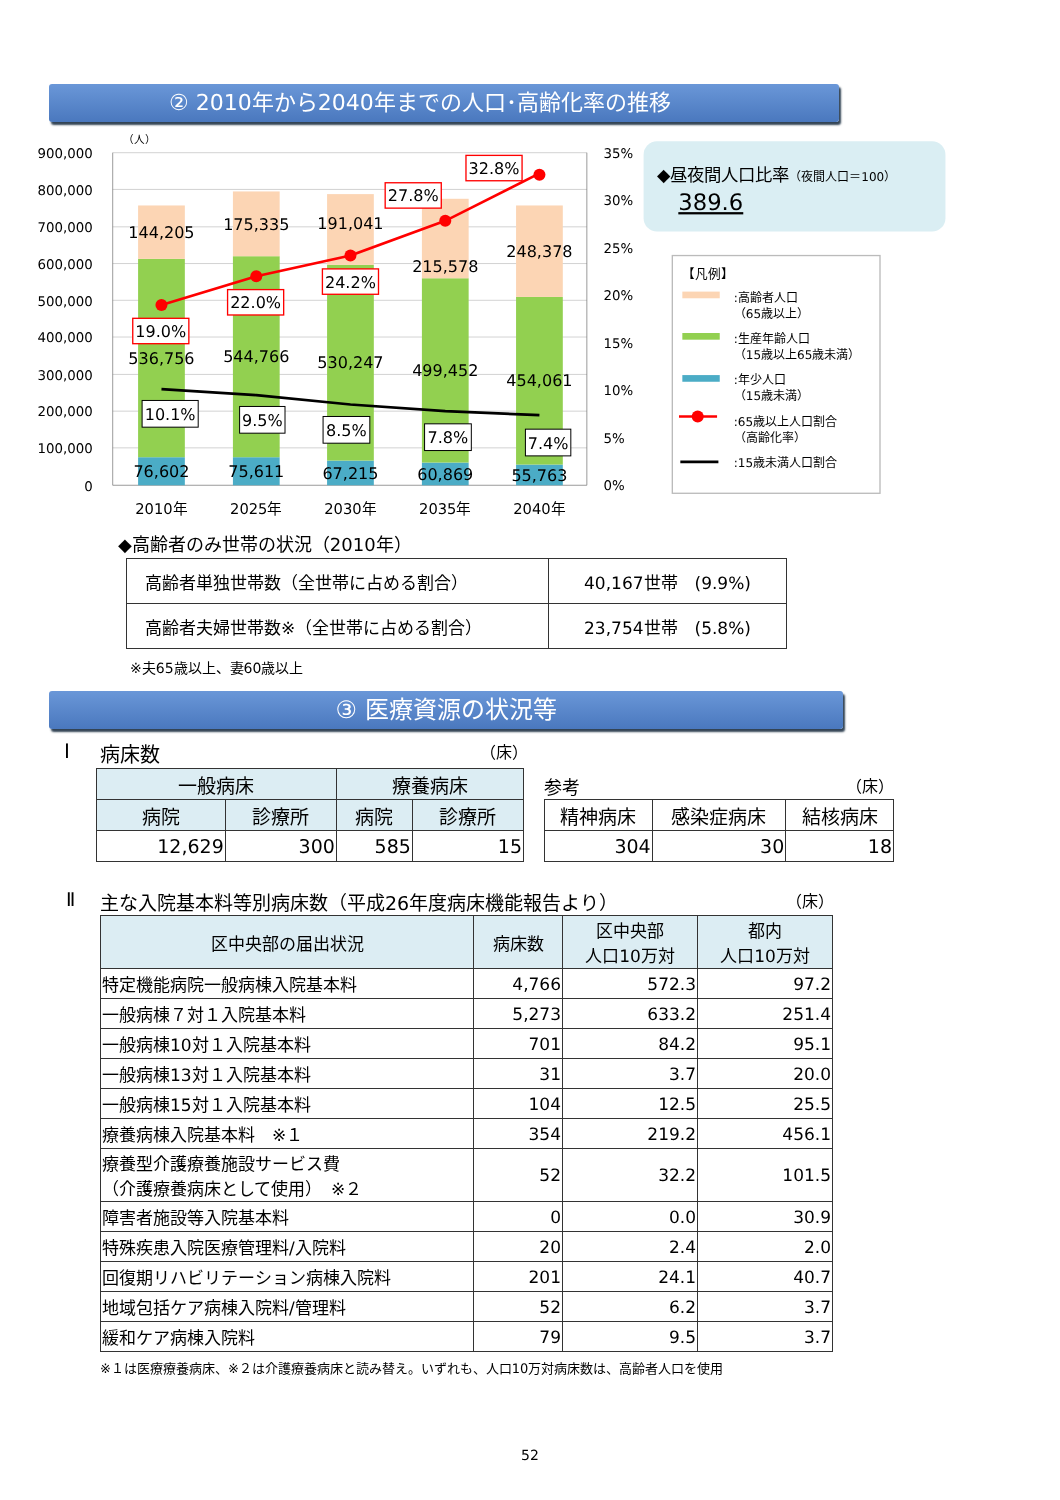② 2010年から2040年までの人口･高齢化率の推移
900,000
800,000
700,000
600,000
500,000
400,000
300,000
200,000
100,000
0
（人）
35%
30%
25%
20%
15%
10%
5%
0%
144,205
175,335
191,041
215,578
248,378
536,756
544,766
530,247
499,452
454,061
76,602
75,611
67,215
60,869
55,763
19.0%
22.0%
24.2%
27.8%
32.8%
10.1%
9.5%
8.5%
7.8%
7.4%
2010年
2025年
2030年
2035年
2040年
◆昼夜間人口比率（夜間人口＝100）
389.6
【凡例】
:高齢者人口
（65歳以上）
:生産年齢人口
（15歳以上65歳未満）
:年少人口
（15歳未満）
:65歳以上人口割合
（高齢化率）
:15歳未満人口割合
◆高齢者のみ世帯の状況（2010年）
| 高齢者単独世帯数（全世帯に占める割合） | 40,167世帯 (9.9%) |
| 高齢者夫婦世帯数※（全世帯に占める割合） | 23,754世帯 (5.8%) |
※夫65歳以上、妻60歳以上
③ 医療資源の状況等
Ⅰ 病床数 （床）
| 一般病床 | | 療養病床 | |
| --- | --- | --- | --- |
| 病院 | 診療所 | 病院 | 診療所 |
| 12,629 | 300 | 585 | 15 |
参考 （床）
| 精神病床 | 感染症病床 | 結核病床 |
| --- | --- | --- |
| 304 | 30 | 18 |
Ⅱ 主な入院基本料等別病床数（平成26年度病床機能報告より） （床）
| 区中央部の届出状況 | 病床数 | 区中央部 人口10万対 | 都内 人口10万対 |
| --- | --- | --- | --- |
| 特定機能病院一般病棟入院基本料 | 4,766 | 572.3 | 97.2 |
| 一般病棟７対１入院基本料 | 5,273 | 633.2 | 251.4 |
| 一般病棟10対１入院基本料 | 701 | 84.2 | 95.1 |
| 一般病棟13対１入院基本料 | 31 | 3.7 | 20.0 |
| 一般病棟15対１入院基本料 | 104 | 12.5 | 25.5 |
| 療養病棟入院基本料 ※１ | 354 | 219.2 | 456.1 |
| 療養型介護療養施設サービス費 （介護療養病床として使用） ※２ | 52 | 32.2 | 101.5 |
| 障害者施設等入院基本料 | 0 | 0.0 | 30.9 |
| 特殊疾患入院医療管理料/入院料 | 20 | 2.4 | 2.0 |
| 回復期リハビリテーション病棟入院料 | 201 | 24.1 | 40.7 |
| 地域包括ケア病棟入院料/管理料 | 52 | 6.2 | 3.7 |
| 緩和ケア病棟入院料 | 79 | 9.5 | 3.7 |
※１は医療療養病床、※２は介護療養病床と読み替え。いずれも、人口10万対病床数は、高齢者人口を使用
52